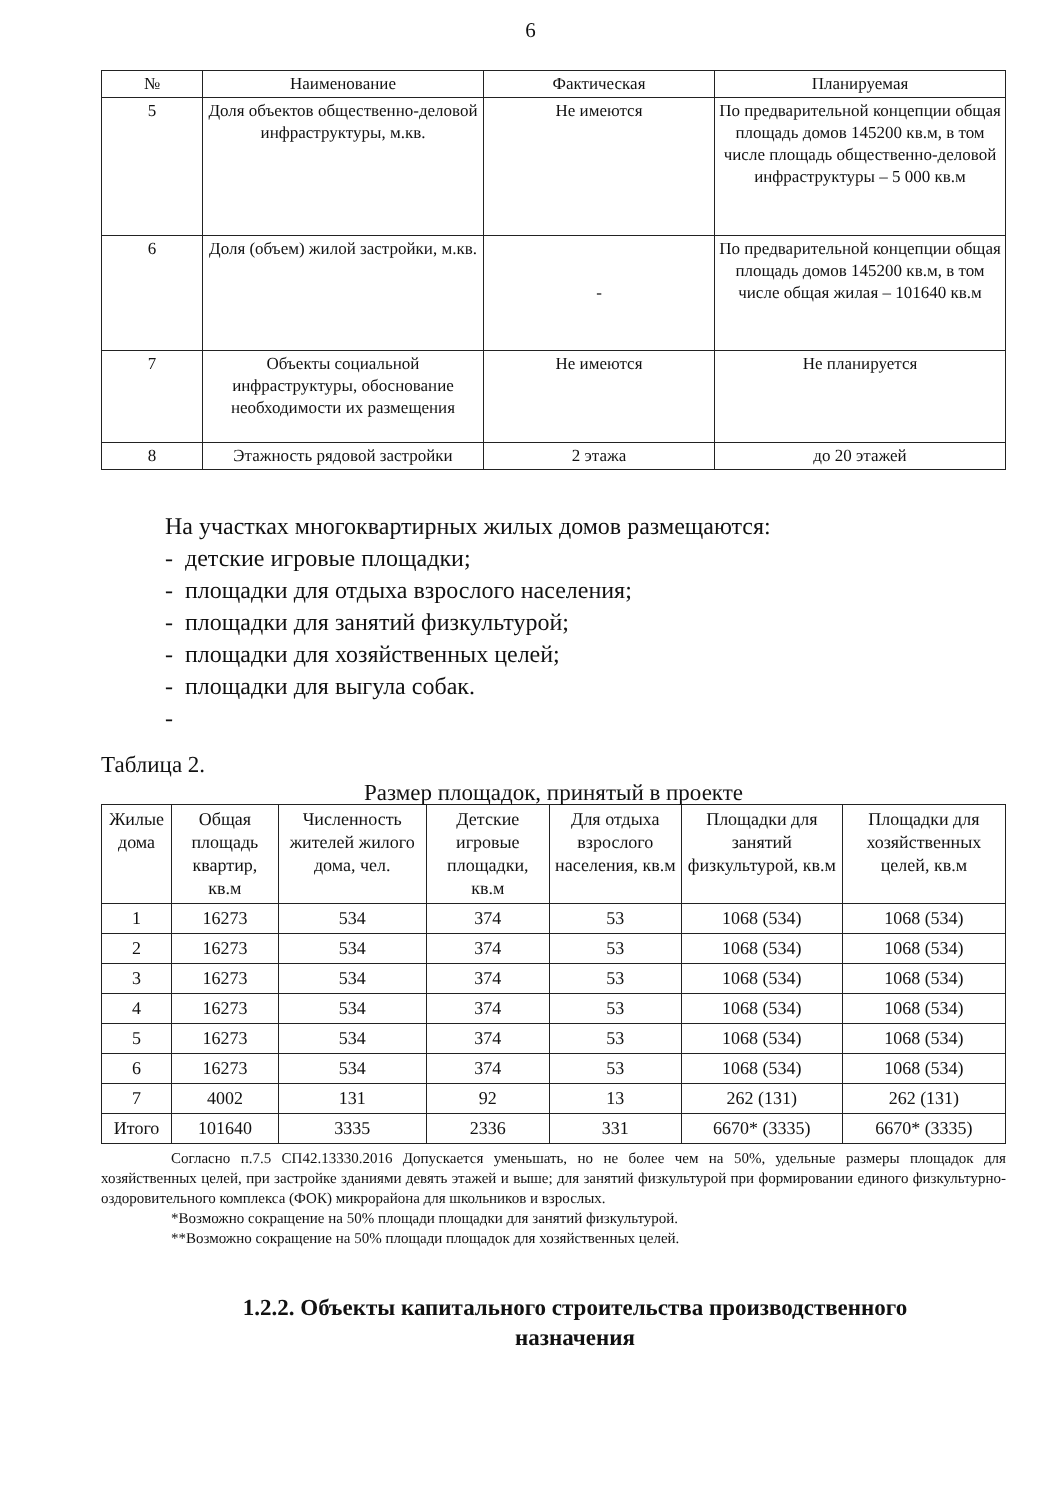6
| № | Наименование | Фактическая | Планируемая |
| --- | --- | --- | --- |
| 5 | Доля объектов общественно-деловой инфраструктуры, м.кв. | Не имеются | По предварительной концепции общая площадь домов 145200 кв.м, в том числе площадь общественно-деловой инфраструктуры – 5 000 кв.м |
| 6 | Доля (объем) жилой застройки, м.кв. | - | По предварительной концепции общая площадь домов 145200 кв.м, в том числе общая жилая – 101640 кв.м |
| 7 | Объекты социальной инфраструктуры, обоснование необходимости их размещения | Не имеются | Не планируется |
| 8 | Этажность рядовой застройки | 2 этажа | до 20 этажей |
На участках многоквартирных жилых домов размещаются:
- детские игровые площадки;
- площадки для отдыха взрослого населения;
- площадки для занятий физкультурой;
- площадки для хозяйственных целей;
- площадки для выгула собак.
-
Таблица 2.
Размер площадок, принятый в проекте
| Жилые дома | Общая площадь квартир, кв.м | Численность жителей жилого дома, чел. | Детские игровые площадки, кв.м | Для отдыха взрослого населения, кв.м | Площадки для занятий физкультурой, кв.м | Площадки для хозяйственных целей, кв.м |
| --- | --- | --- | --- | --- | --- | --- |
| 1 | 16273 | 534 | 374 | 53 | 1068 (534) | 1068 (534) |
| 2 | 16273 | 534 | 374 | 53 | 1068 (534) | 1068 (534) |
| 3 | 16273 | 534 | 374 | 53 | 1068 (534) | 1068 (534) |
| 4 | 16273 | 534 | 374 | 53 | 1068 (534) | 1068 (534) |
| 5 | 16273 | 534 | 374 | 53 | 1068 (534) | 1068 (534) |
| 6 | 16273 | 534 | 374 | 53 | 1068 (534) | 1068 (534) |
| 7 | 4002 | 131 | 92 | 13 | 262 (131) | 262 (131) |
| Итого | 101640 | 3335 | 2336 | 331 | 6670* (3335) | 6670* (3335) |
Согласно п.7.5 СП42.13330.2016 Допускается уменьшать, но не более чем на 50%, удельные размеры площадок для хозяйственных целей, при застройке зданиями девять этажей и выше; для занятий физкультурой при формировании единого физкультурно-оздоровительного комплекса (ФОК) микрорайона для школьников и взрослых.
*Возможно сокращение на 50% площади площадки для занятий физкультурой.
**Возможно сокращение на 50% площади площадок для хозяйственных целей.
1.2.2. Объекты капитального строительства производственного назначения